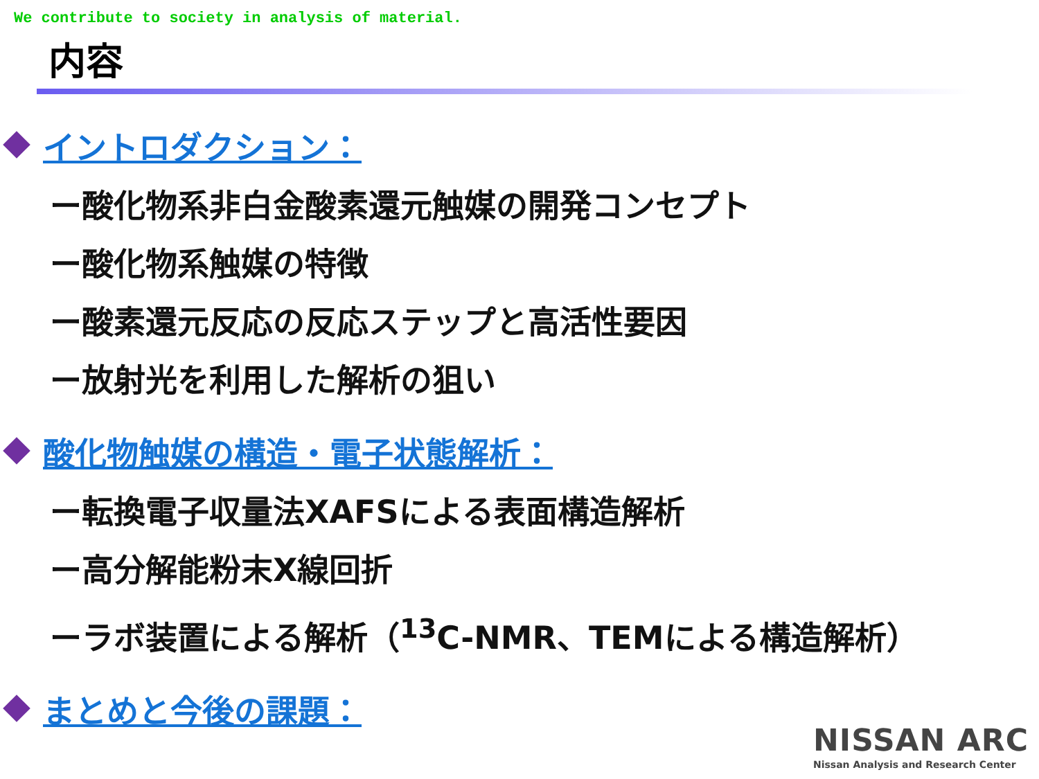We contribute to society in analysis of material.
内容
イントロダクション：
ー酸化物系非白金酸素還元触媒の開発コンセプト
ー酸化物系触媒の特徴
ー酸素還元反応の反応ステップと高活性要因
ー放射光を利用した解析の狙い
酸化物触媒の構造・電子状態解析：
ー転換電子収量法XAFSによる表面構造解析
ー高分解能粉末X線回折
ーラボ装置による解析（<sup>13</sup>C-NMR、TEMによる構造解析）
まとめと今後の課題：
NISSAN ARC
Nissan Analysis and Research Center